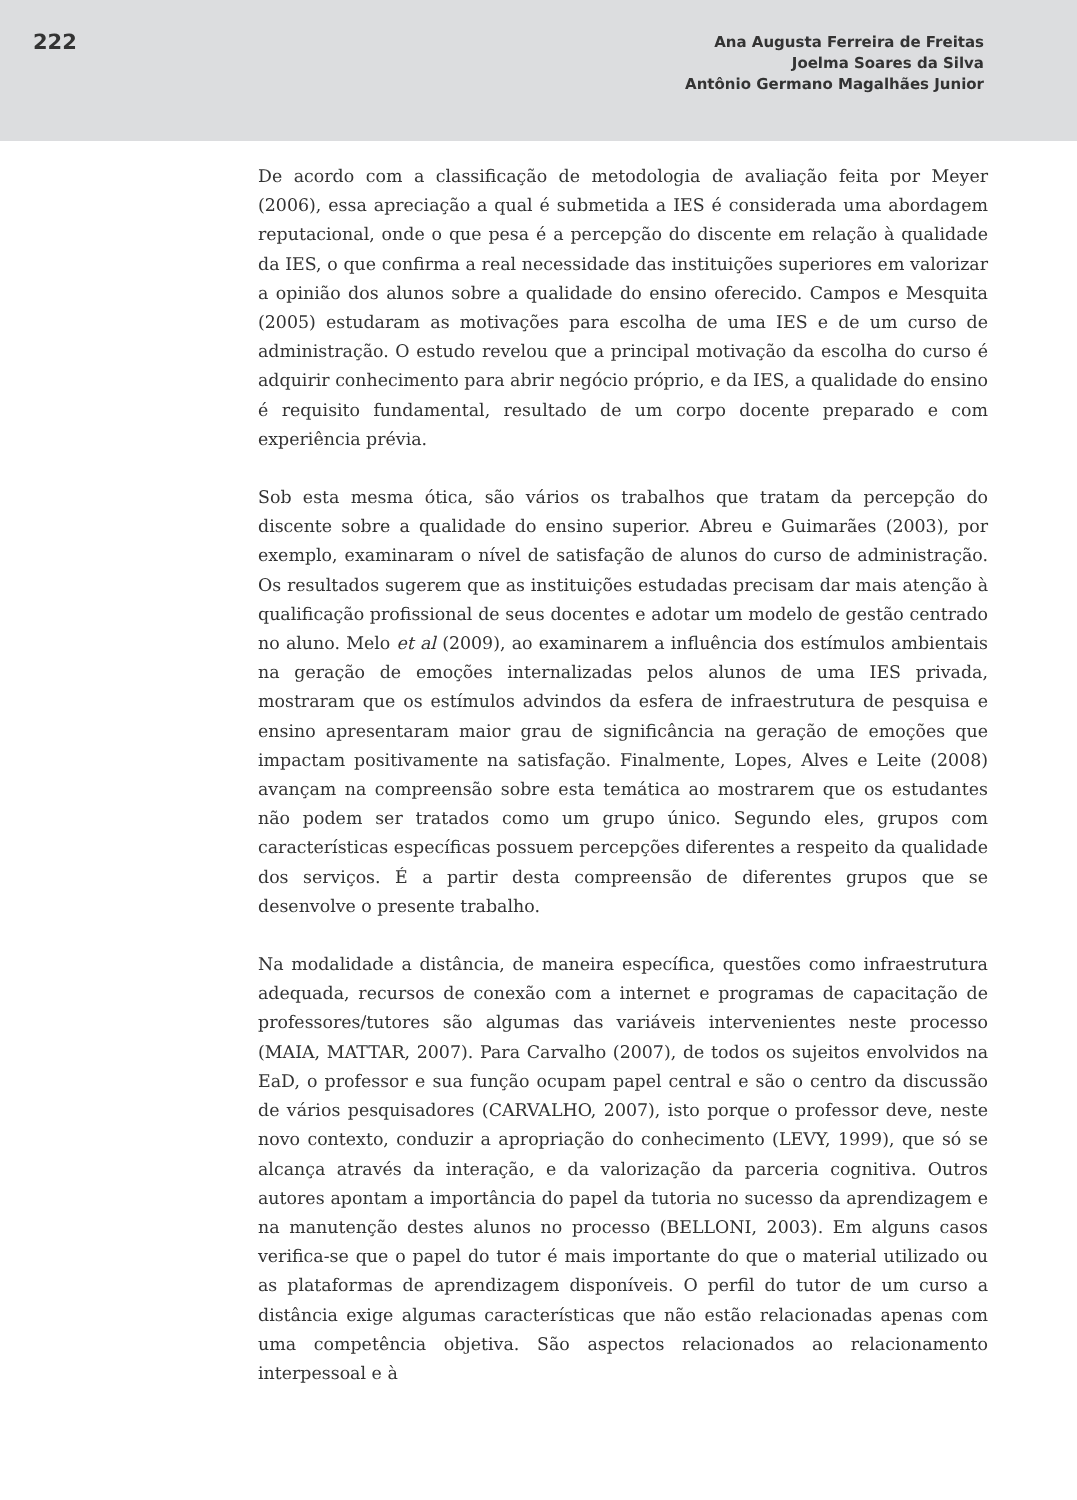222
Ana Augusta Ferreira de Freitas
Joelma Soares da Silva
Antônio Germano Magalhães Junior
De acordo com a classificação de metodologia de avaliação feita por Meyer (2006), essa apreciação a qual é submetida a IES é considerada uma abordagem reputacional, onde o que pesa é a percepção do discente em relação à qualidade da IES, o que confirma a real necessidade das instituições superiores em valorizar a opinião dos alunos sobre a qualidade do ensino oferecido. Campos e Mesquita (2005) estudaram as motivações para escolha de uma IES e de um curso de administração. O estudo revelou que a principal motivação da escolha do curso é adquirir conhecimento para abrir negócio próprio, e da IES, a qualidade do ensino é requisito fundamental, resultado de um corpo docente preparado e com experiência prévia.
Sob esta mesma ótica, são vários os trabalhos que tratam da percepção do discente sobre a qualidade do ensino superior. Abreu e Guimarães (2003), por exemplo, examinaram o nível de satisfação de alunos do curso de administração. Os resultados sugerem que as instituições estudadas precisam dar mais atenção à qualificação profissional de seus docentes e adotar um modelo de gestão centrado no aluno. Melo et al (2009), ao examinarem a influência dos estímulos ambientais na geração de emoções internalizadas pelos alunos de uma IES privada, mostraram que os estímulos advindos da esfera de infraestrutura de pesquisa e ensino apresentaram maior grau de significância na geração de emoções que impactam positivamente na satisfação. Finalmente, Lopes, Alves e Leite (2008) avançam na compreensão sobre esta temática ao mostrarem que os estudantes não podem ser tratados como um grupo único. Segundo eles, grupos com características específicas possuem percepções diferentes a respeito da qualidade dos serviços. É a partir desta compreensão de diferentes grupos que se desenvolve o presente trabalho.
Na modalidade a distância, de maneira específica, questões como infraestrutura adequada, recursos de conexão com a internet e programas de capacitação de professores/tutores são algumas das variáveis intervenientes neste processo (MAIA, MATTAR, 2007). Para Carvalho (2007), de todos os sujeitos envolvidos na EaD, o professor e sua função ocupam papel central e são o centro da discussão de vários pesquisadores (CARVALHO, 2007), isto porque o professor deve, neste novo contexto, conduzir a apropriação do conhecimento (LEVY, 1999), que só se alcança através da interação, e da valorização da parceria cognitiva. Outros autores apontam a importância do papel da tutoria no sucesso da aprendizagem e na manutenção destes alunos no processo (BELLONI, 2003). Em alguns casos verifica-se que o papel do tutor é mais importante do que o material utilizado ou as plataformas de aprendizagem disponíveis. O perfil do tutor de um curso a distância exige algumas características que não estão relacionadas apenas com uma competência objetiva. São aspectos relacionados ao relacionamento interpessoal e à